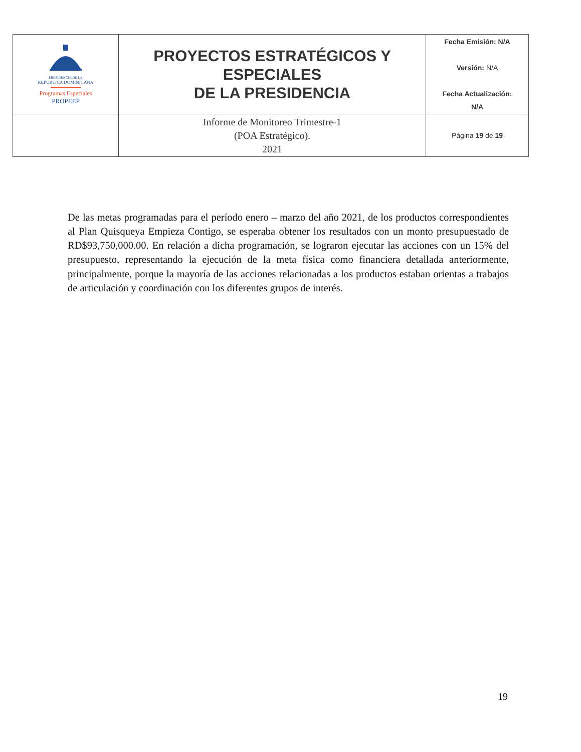| PRESIDENCIA DE LA REPÚBLICA DOMINICANA Programas Especiales PROPEEP | PROYECTOS ESTRATÉGICOS Y ESPECIALES DE LA PRESIDENCIA | Fecha Emisión: N/A Versión: N/A Fecha Actualización: N/A |
| | Informe de Monitoreo Trimestre-1 (POA Estratégico). 2021 | Página 19 de 19 |
De las metas programadas para el período enero – marzo del año 2021, de los productos correspondientes al Plan Quisqueya Empieza Contigo, se esperaba obtener los resultados con un monto presupuestado de RD$93,750,000.00. En relación a dicha programación, se lograron ejecutar las acciones con un 15% del presupuesto, representando la ejecución de la meta física como financiera detallada anteriormente, principalmente, porque la mayoría de las acciones relacionadas a los productos estaban orientas a trabajos de articulación y coordinación con los diferentes grupos de interés.
19